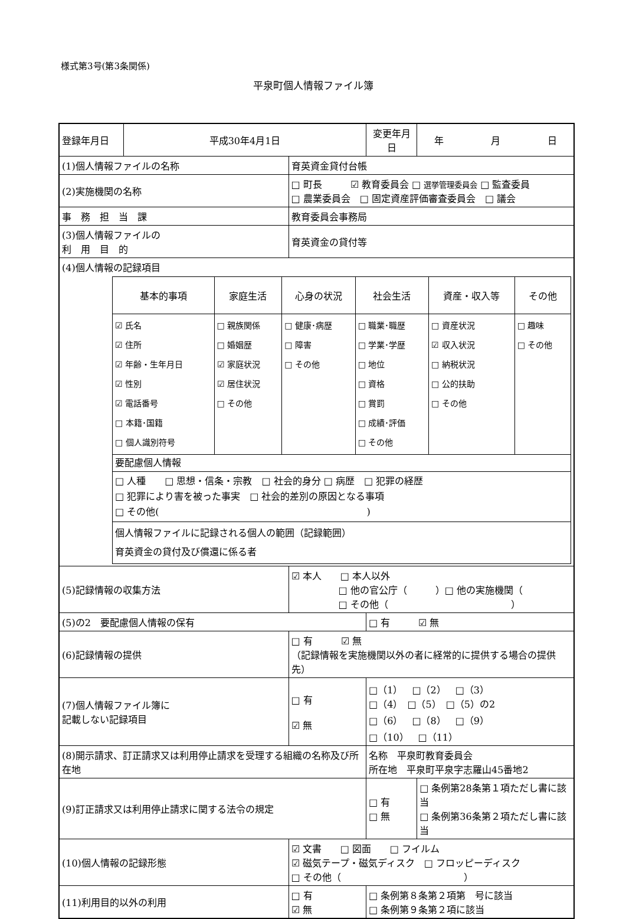様式第3号(第3条関係)
平泉町個人情報ファイル簿
| 登録年月日 | 平成30年4月1日 | | 変更年月日 | 年 月 日 |
| (1)個人情報ファイルの名称 | | 育英資金貸付台帳 | | |
| (2)実施機関の名称 | | □ 町長 ☑ 教育委員会 □ 選挙管理委員会 □ 監査委員 □ 農業委員会 □ 固定資産評価審査委員会 □ 議会 | | |
| 事 務 担 当 課 | | 教育委員会事務局 | | |
| (3)個人情報ファイルの 利 用 目 的 | | 育英資金の貸付等 | | |
| (4)個人情報の記録項目 / 基本的事項 / 家庭生活 / 心身の状況 / 社会生活 / 資産・収入等 / その他 / / --- / --- / --- / --- / --- / --- / / ☑ 氏名 ☑ 住所 ☑ 年齢・生年月日 ☑ 性別 ☑ 電話番号 □ 本籍･国籍 □ 個人識別符号 / □ 親族関係 □ 婚姻歴 ☑ 家庭状況 ☑ 居住状況 □ その他 / □ 健康･病歴 □ 障害 □ その他 / □ 職業･職歴 □ 学業･学歴 □ 地位 □ 資格 □ 賞罰 □ 成績･評価 □ その他 / □ 資産状況 ☑ 収入状況 □ 納税状況 □ 公的扶助 □ その他 / □ 趣味 □ その他 / / 要配慮個人情報 / / / / / / / □ 人種 □ 思想・信条・宗教 □ 社会的身分 □ 病歴 □ 犯罪の経歴 □ 犯罪により害を被った事実 □ 社会的差別の原因となる事項 □ その他( ) / / / / / / / 個人情報ファイルに記録される個人の範囲（記録範囲） 育英資金の貸付及び償還に係る者 / / / / / / | | | | |
| (5)記録情報の収集方法 | | ☑ 本人 □ 本人以外 □ 他の官公庁（ ）□ 他の実施機関（ □ その他（ ） | | |
| (5)の2 要配慮個人情報の保有 | | | □ 有 ☑ 無 | |
| (6)記録情報の提供 | | □ 有 ☑ 無 （記録情報を実施機関以外の者に経常的に提供する場合の提供先） | | |
| (7)個人情報ファイル簿に 記載しない記録項目 | | □ 有 ☑ 無 | □（1） □（2） □（3） □（4） □（5） □（5）の2 □（6） □（8） □（9） □（10） □（11） | |
| (8)開示請求、訂正請求又は利用停止請求を受理する組織の名称及び所在地 | | | 名称 平泉町教育委員会 所在地 平泉町平泉字志羅山45番地2 | |
| (9)訂正請求又は利用停止請求に関する法令の規定 | | | □ 有 □ 無 | □ 条例第28条第１項ただし書に該当 □ 条例第36条第２項ただし書に該当 |
| (10)個人情報の記録形態 | | ☑ 文書 □ 図面 □ フイルム ☑ 磁気テープ・磁気ディスク □ フロッピーディスク □ その他（ ） | | |
| (11)利用目的以外の利用 | | □ 有 ☑ 無 | □ 条例第８条第２項第 号に該当 □ 条例第９条第２項に該当 | |